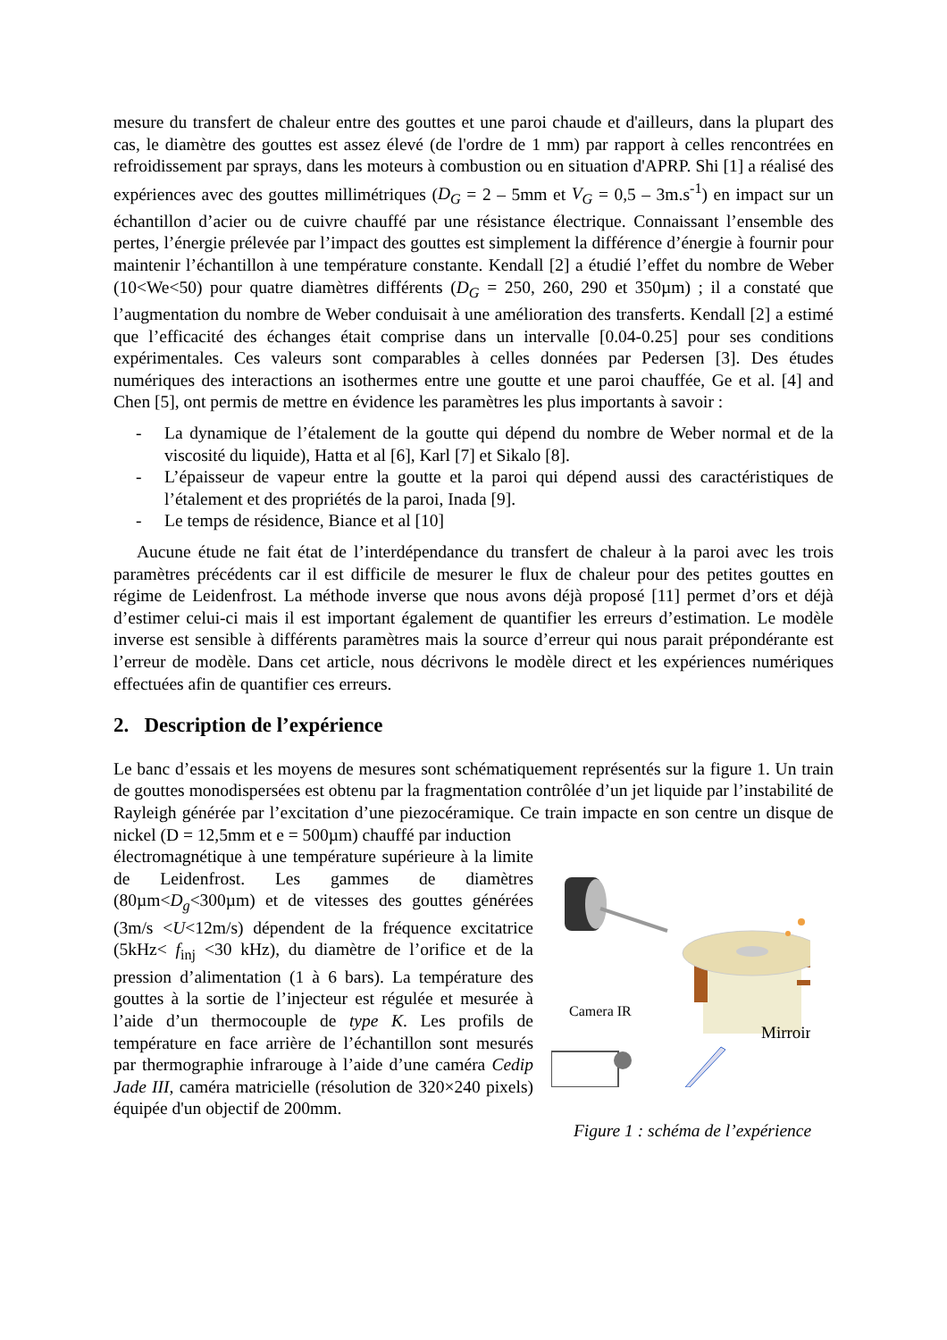mesure du transfert de chaleur entre des gouttes et une paroi chaude et d'ailleurs, dans la plupart des cas, le diamètre des gouttes est assez élevé (de l'ordre de 1 mm) par rapport à celles rencontrées en refroidissement par sprays, dans les moteurs à combustion ou en situation d'APRP. Shi [1] a réalisé des expériences avec des gouttes millimétriques (D<sub>G</sub> = 2 – 5mm et V<sub>G</sub> = 0,5 – 3m.s<sup>-1</sup>) en impact sur un échantillon d’acier ou de cuivre chauffé par une résistance électrique. Connaissant l’ensemble des pertes, l’énergie prélevée par l’impact des gouttes est simplement la différence d’énergie à fournir pour maintenir l’échantillon à une température constante. Kendall [2] a étudié l’effet du nombre de Weber (10<We<50) pour quatre diamètres différents (D<sub>G</sub> = 250, 260, 290 et 350µm) ; il a constaté que l’augmentation du nombre de Weber conduisait à une amélioration des transferts. Kendall [2] a estimé que l’efficacité des échanges était comprise dans un intervalle [0.04-0.25] pour ses conditions expérimentales. Ces valeurs sont comparables à celles données par Pedersen [3]. Des études numériques des interactions an isothermes entre une goutte et une paroi chauffée, Ge et al. [4] and Chen [5], ont permis de mettre en évidence les paramètres les plus importants à savoir :
- La dynamique de l’étalement de la goutte qui dépend du nombre de Weber normal et de la viscosité du liquide), Hatta et al [6], Karl [7] et Sikalo [8].
- L’épaisseur de vapeur entre la goutte et la paroi qui dépend aussi des caractéristiques de l’étalement et des propriétés de la paroi, Inada [9].
- Le temps de résidence, Biance et al [10]
Aucune étude ne fait état de l’interdépendance du transfert de chaleur à la paroi avec les trois paramètres précédents car il est difficile de mesurer le flux de chaleur pour des petites gouttes en régime de Leidenfrost. La méthode inverse que nous avons déjà proposé [11] permet d’ors et déjà d’estimer celui-ci mais il est important également de quantifier les erreurs d’estimation. Le modèle inverse est sensible à différents paramètres mais la source d’erreur qui nous parait prépondérante est l’erreur de modèle. Dans cet article, nous décrivons le modèle direct et les expériences numériques effectuées afin de quantifier ces erreurs.
2. Description de l’expérience
Le banc d’essais et les moyens de mesures sont schématiquement représentés sur la figure 1. Un train de gouttes monodispersées est obtenu par la fragmentation contrôlée d’un jet liquide par l’instabilité de Rayleigh générée par l’excitation d’une piezocéramique. Ce train impacte en son centre un disque de nickel (D = 12,5mm et e = 500µm) chauffé par induction
électromagnétique à une température supérieure à la limite de Leidenfrost. Les gammes de diamètres (80µm<D<sub>g</sub><300µm) et de vitesses des gouttes générées (3m/s <U<12m/s) dépendent de la fréquence excitatrice (5kHz< f<sub>inj</sub> <30 kHz), du diamètre de l’orifice et de la pression d’alimentation (1 à 6 bars). La température des gouttes à la sortie de l’injecteur est régulée et mesurée à l’aide d’un thermocouple de type K. Les profils de température en face arrière de l’échantillon sont mesurés par thermographie infrarouge à l’aide d’une caméra Cedip Jade III, caméra matricielle (résolution de 320×240 pixels) équipée d'un objectif de 200mm.
Camera IR
Mirroir
Figure 1 : schéma de l’expérience